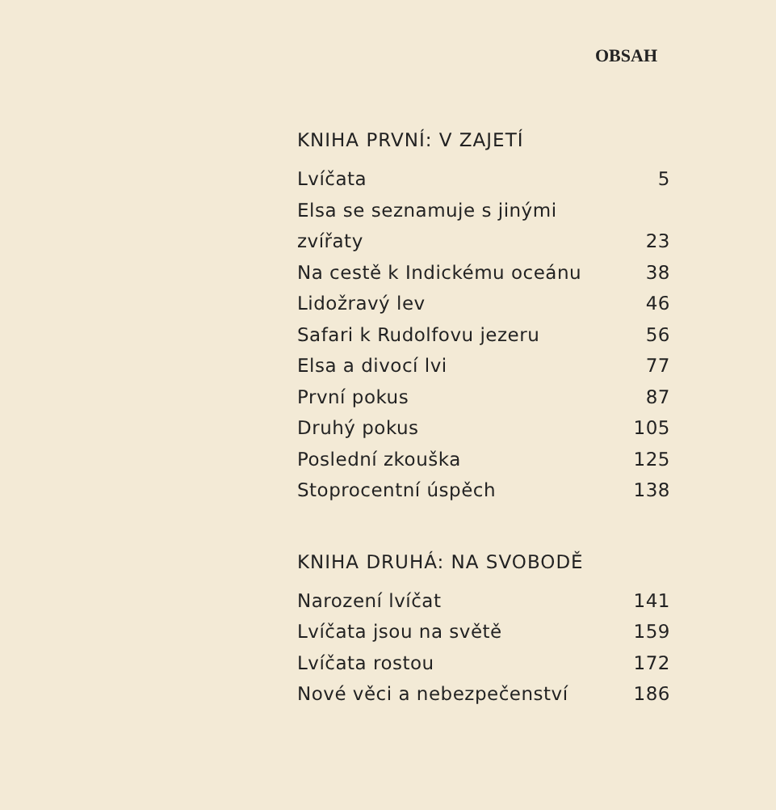OBSAH
KNIHA PRVNÍ: V ZAJETÍ
| Lvíčata | 5 |
| Elsa se seznamuje s jinými | |
| zvířaty | 23 |
| Na cestě k Indickému oceánu | 38 |
| Lidožravý lev | 46 |
| Safari k Rudolfovu jezeru | 56 |
| Elsa a divocí lvi | 77 |
| První pokus | 87 |
| Druhý pokus | 105 |
| Poslední zkouška | 125 |
| Stoprocentní úspěch | 138 |
KNIHA DRUHÁ: NA SVOBODĚ
| Narození lvíčat | 141 |
| Lvíčata jsou na světě | 159 |
| Lvíčata rostou | 172 |
| Nové věci a nebezpečenství | 186 |